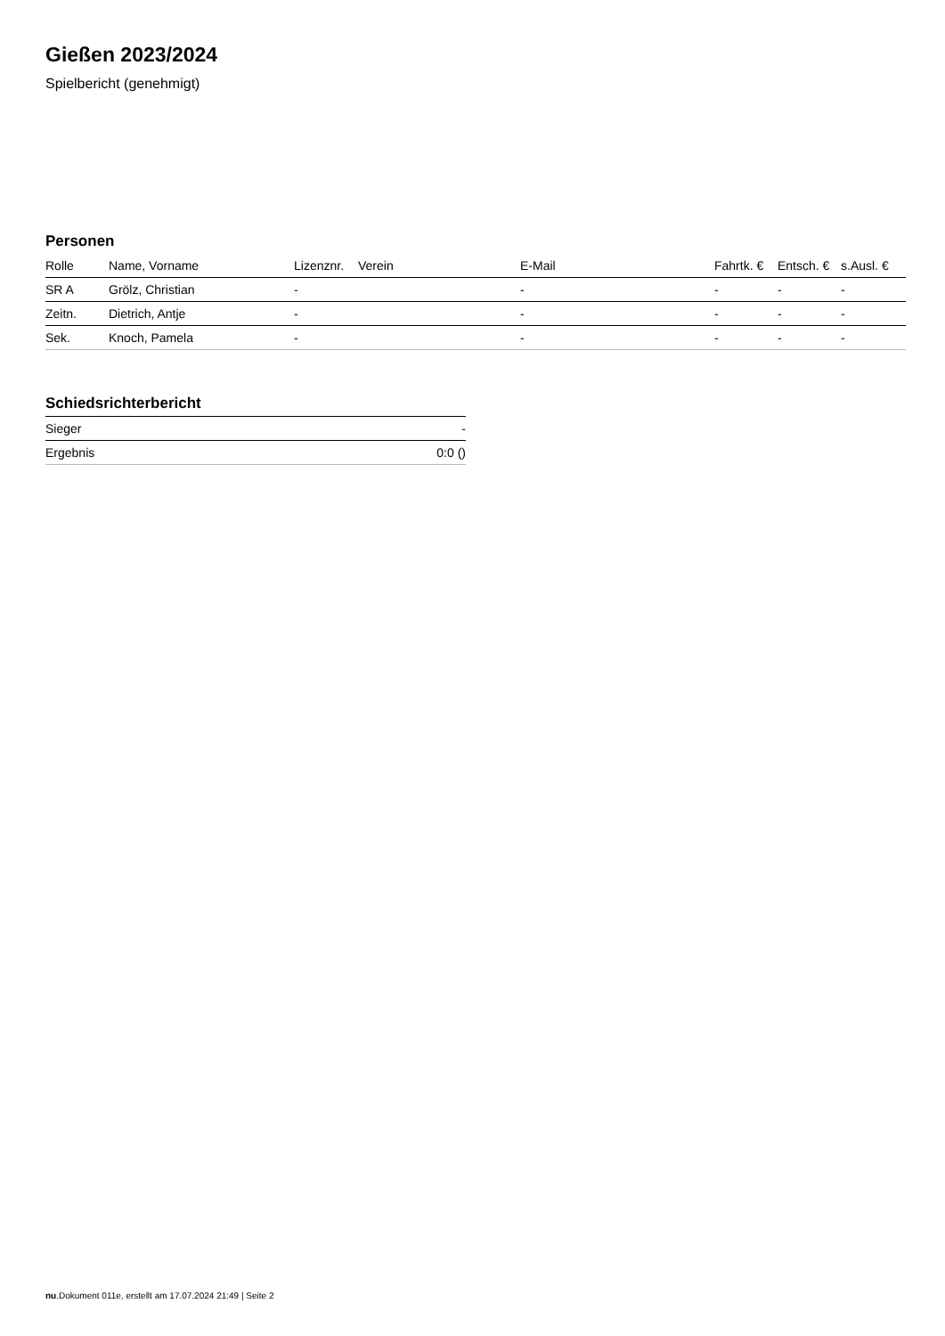Gießen 2023/2024
Spielbericht (genehmigt)
Personen
| Rolle | Name, Vorname | Lizenznr. | Verein | E-Mail | Fahrtk. € | Entsch. € | s.Ausl. € |
| --- | --- | --- | --- | --- | --- | --- | --- |
| SR A | Grölz, Christian | - | | - | - | - | - |
| Zeitn. | Dietrich, Antje | - | | - | - | - | - |
| Sek. | Knoch, Pamela | - | | - | - | - | - |
Schiedsrichterbericht
| Sieger | - |
| Ergebnis | 0:0 () |
nu.Dokument 011e, erstellt am 17.07.2024 21:49 | Seite 2